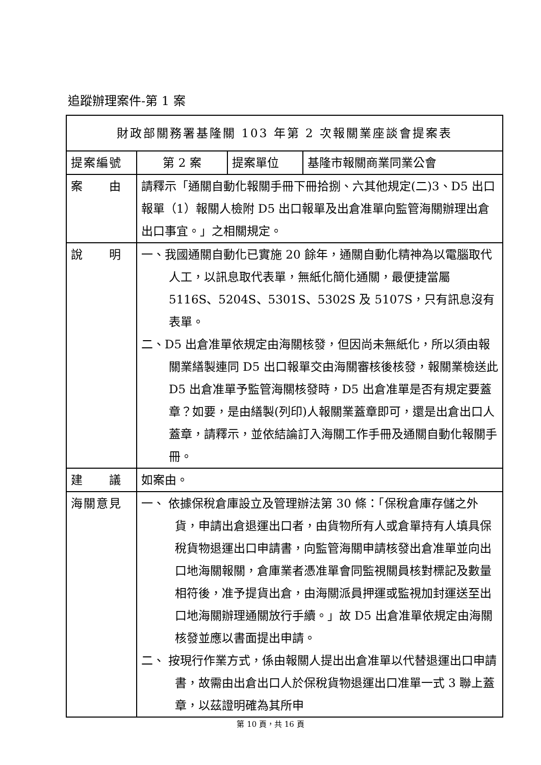追蹤辦理案件-第 1 案
| 財政部關務署基隆關 103 年第 2 次報關業座談會提案表 | | | |
| --- | --- | --- | --- |
| 提案編號 | 第 2 案 | 提案單位 | 基隆市報關商業同業公會 |
| 案 由 | 請釋示「通關自動化報關手冊下冊拾捌、六其他規定(二)3、D5 出口報單（1）報關人檢附 D5 出口報單及出倉准單向監管海關辦理出倉出口事宜。」之相關規定。 | | |
| 說 明 | 一、我國通關自動化已實施 20 餘年，通關自動化精神為以電腦取代人工，以訊息取代表單，無紙化簡化通關，最便捷當屬 5116S、5204S、5301S、5302S 及 5107S，只有訊息沒有表單。 二、D5 出倉准單依規定由海關核發，但因尚未無紙化，所以須由報關業繕製連同 D5 出口報單交由海關審核後核發，報關業檢送此 D5 出倉准單予監管海關核發時，D5 出倉准單是否有規定要蓋章？如要，是由繕製(列印)人報關業蓋章即可，還是出倉出口人蓋章，請釋示，並依結論訂入海關工作手冊及通關自動化報關手冊。 | | |
| 建 議 | 如案由。 | | |
| 海關意見 | 一、 依據保稅倉庫設立及管理辦法第 30 條：「保稅倉庫存儲之外貨，申請出倉退運出口者，由貨物所有人或倉單持有人填具保稅貨物退運出口申請書，向監管海關申請核發出倉准單並向出口地海關報關，倉庫業者憑准單會同監視關員核對標記及數量相符後，准予提貨出倉，由海關派員押運或監視加封運送至出口地海關辦理通關放行手續。」故 D5 出倉准單依規定由海關核發並應以書面提出申請。 二、 按現行作業方式，係由報關人提出出倉准單以代替退運出口申請書，故需由出倉出口人於保稅貨物退運出口准單一式 3 聯上蓋章，以茲證明確為其所申 | | |
第 10 頁，共 16 頁